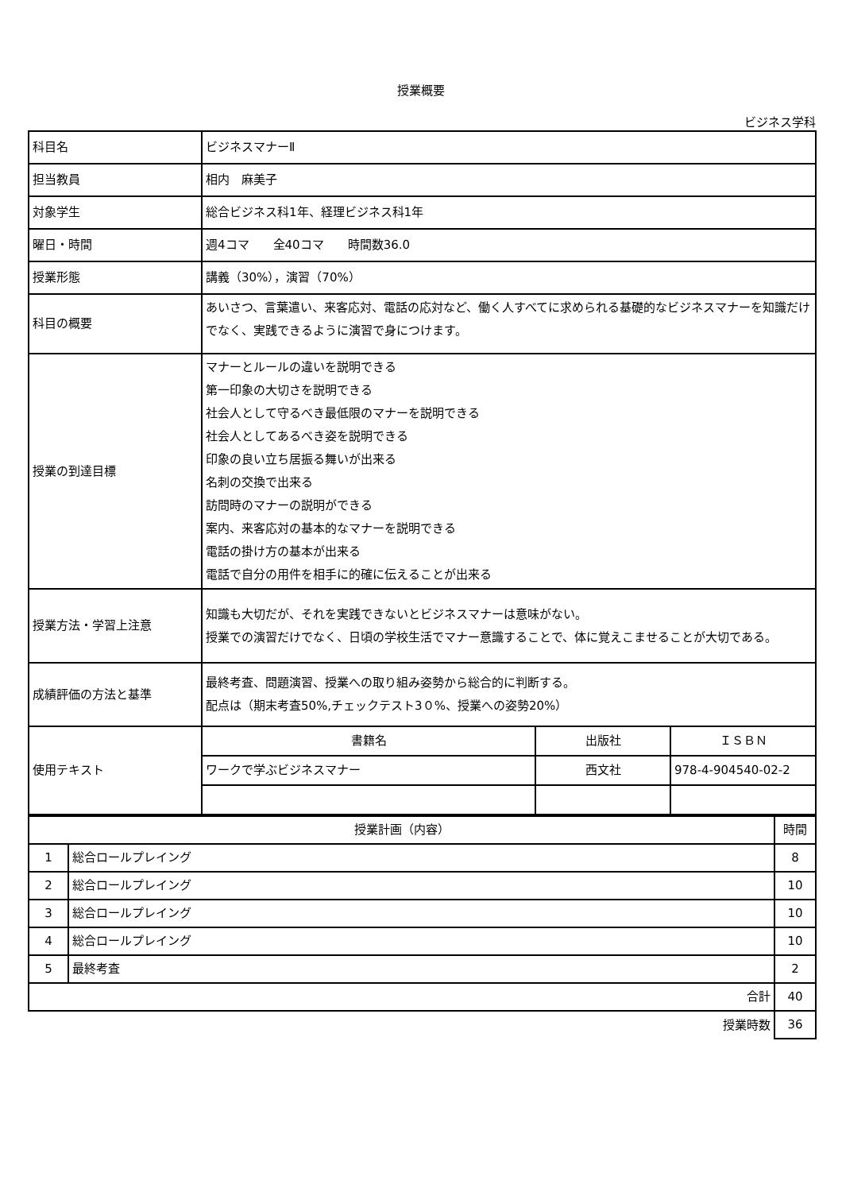授業概要
ビジネス学科
| 科目名 | ビジネスマナーⅡ | | |
| 担当教員 | 相内 麻美子 | | |
| 対象学生 | 総合ビジネス科1年、経理ビジネス科1年 | | |
| 曜日・時間 | 週4コマ 全40コマ 時間数36.0 | | |
| 授業形態 | 講義（30%），演習（70%） | | |
| 科目の概要 | あいさつ、言葉遣い、来客応対、電話の応対など、働く人すべてに求められる基礎的なビジネスマナーを知識だけでなく、実践できるように演習で身につけます。 | | |
| 授業の到達目標 | マナーとルールの違いを説明できる 第一印象の大切さを説明できる 社会人として守るべき最低限のマナーを説明できる 社会人としてあるべき姿を説明できる 印象の良い立ち居振る舞いが出来る 名刺の交換で出来る 訪問時のマナーの説明ができる 案内、来客応対の基本的なマナーを説明できる 電話の掛け方の基本が出来る 電話で自分の用件を相手に的確に伝えることが出来る | | |
| 授業方法・学習上注意 | 知識も大切だが、それを実践できないとビジネスマナーは意味がない。 授業での演習だけでなく、日頃の学校生活でマナー意識することで、体に覚えこませることが大切である。 | | |
| 成績評価の方法と基準 | 最終考査、問題演習、授業への取り組み姿勢から総合的に判断する。 配点は（期末考査50%,チェックテスト3０%、授業への姿勢20%） | | |
| 使用テキスト | 書籍名 | 出版社 | ＩＳＢＮ |
| | ワークで学ぶビジネスマナー | 西文社 | 978-4-904540-02-2 |
| 授業計画（内容） | | 時間 |
| --- | --- | --- |
| 1 | 総合ロールプレイング | 8 |
| 2 | 総合ロールプレイング | 10 |
| 3 | 総合ロールプレイング | 10 |
| 4 | 総合ロールプレイング | 10 |
| 5 | 最終考査 | 2 |
| 合計 | | 40 |
| 授業時数 | | 36 |